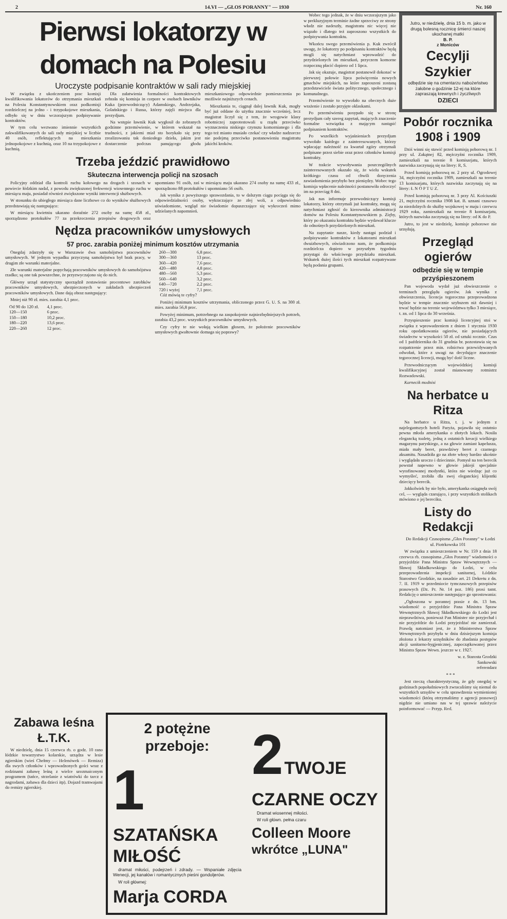2 14.VI — „GŁOS PORANNY" — 1930 Nr. 160
Pierwsi lokatorzy w domach na Polesiu
Uroczyste podpisanie kontraktów w sali rady miejskiej
W związku z ukończeniem prac komisji kwalifikowania lokatorów do otrzymania mieszkań na Polesiu Konstantynowskiem oraz podkomisji rozdzielczej na jedno - i trzypokojowe mieszkania, odbyło się w dniu wczorajszym podpisywanie kontraktów.
W tym celu wezwano imiennie wszystkich zakwalifikowanych do sali rady miejskiej w liczbie 40 osób, reflektujących na mieszkania jednopokojowe z kuchnią, oraz 10 na trzypokojowe z kuchnią.
Dla załatwienia formalności kontraktowych zebrała się komisja in corpore w osobach ławników Kuka (przewodniczący) Adamskiego, Andrzejaka, Golańskiego i Russa, którzy zajęli miejsca dla prezydjum.
Na wstępie ławnik Kuk wygłosił do zebranych godzinne przemówienie, w którem wskazał na trudności, z jakiemi miał sto borykało się przy zrealizowaniu tak doniosłego dzieła, jakim jest dostarczenie podczas panującego głodu mieszkaniowego odpowiednie pomieszczenia po możliwie najniższych cenach.
Mieszkania te, ciągnął dalej ławnik Kuk, mogły być już oddane do użytku znacznie wcześniej, lecz magistrat liczył się z tem, że wrogowie klasy robotniczej zaprotestowali u rządu przeciwko wyznaczeniu niskiego czynszu komornianego i dla tego też miasto musiało czekać czy władze nadzorcze nie podejmą przeciwko postanowieniu magistratu jakichś kroków.
Trzeba jeździć prawidłowo
Skuteczna interwencja policji na szosach
Policyjny oddział dla kontroli ruchu kołowego na drogach i szosach w powiecie łódzkim nadal, z powodu zwiększonej frekwencji wiosennego ruchu w miesiącu maju, posiadał również zwiększone wyniki interwencji służbowych.
W stosunku do ubiegłego miesiąca dane liczbowe co do wyników służbowych przedstawiają się następująco:
W miesiącu kwietniu ukarano doraźnie 272 osoby na sumę 458 zł., sporządzono protokułów 77 za przekroczenia przepisów drogowych oraz upomniano 91 osób, zaś w miesiącu maju ukarano 274 osoby na sumę 433 zł., sporządzono 88 protokułów i upomniano 56 osób.
Jak wynika z powyższego sprawozdania, to w dalszym ciągu pociąga się do odpowiedzialności osoby, wykraczające ze złej woli, a odpowiednio uświadomione, wzgląd nie świadomie dopuszczające się wykroczeń mimo udzielanych napomnień.
Nędza pracowników umysłowych
57 proc. zarabia poniżej minimum kosztów utrzymania
Onegdaj zdarzyły się w Warszawie dwa samobójstwa pracowników umysłowych. W jednym wypadku przyczyną samobójstwa był brak pracy, w drugim złe warunki materjalne.
Złe warunki materjalne popychają pracowników umysłowych do samobójstwa rzadko; są one tak powszechne, że przyzwyczajono się do nich.
Główny urząd statystyczny sporządził zestawienie procentowe zarobków pracowników umysłowych, ubezpieczonych w zakładach ubezpieczeń pracowników umysłowych. Dane dają obraz następujący:
Mniej niż 90 zł. mies. zarabia 4,1 proc.
| Od 90 do 120 zł. | 4,1 proc. |
| 120—150 | 6 proc. |
| 150—180 | 10,2 proc. |
| 180—220 | 13,6 proc. |
| 220—260 | 12 proc. |
| 260—300 | 6,8 proc. |
| 300—360 | 13 proc. |
| 360—420 | 7,6 proc. |
| 420—480 | 4,8 proc. |
| 480—560 | 5,3 proc. |
| 560—640 | 3,2 proc. |
| 640—720 | 2,2 proc. |
| 720 i wyżej | 7,1 proc. |
Cóż mówią te cyfry?
Poniżej minimum kosztów utrzymania, obliczonego przez G. U. S. na 300 zł. mies. zarabia 56,8 proc.
Powyżej minimum, potrzebnego na zaspokojenie najniezbędniejszych potrzeb, zarabia 43,2 proc. wszystkich pracowników umysłowych.
Czy cyfry te nie wołają wielkim głosem, że położenie pracowników umysłowych gwałtownie domaga się poprawy?
Wobec tego jednak, że w dniu wczorajszym jako w prekluzyjnym terminie żadne sprzeciwy ze strony władz nie nadeszły, magistratu nic więcej nie wiązało i dlatego też zaproszono wszystkich do podpisywania kontraktu.
Wkońcu swego przemówienia p. Kuk zwrócił uwagę, że lokatorzy po podpisaniu kontraktów będą mogli się natychmiast wprowadzić do przydzielonych im mieszkań, przyczem komorne rozpoczną płacić dopiero od 1 lipca.
Jak się okazuje, magistrat postanowił dokonać w pierwszej połowie lipca poświęcenia nowych gmachów miejskich, na które zaproszeni zostaną przedstawiciele świata politycznego, społecznego i komunalnego.
Przemówienie to wywołało na obecnych duże wrażenie i zostało przyjęte oklaskami.
Po przemówieniu posypało się w stronę prezydjum cały szereg zapytań, mających znaczenie formalne wzwiązku z mającym nastąpić podpisaniem kontraktów.
Po wszelkich wyjaśnieniach prezydjum wywołało każdego z zainteresowanych, którzy wpłacając należność za kwartał zgóry otrzymali podpisane przez siebie oraz przez członków komisji kontrakty.
W trakcie wywoływania poszczególnych zainteresowanych okazało się, że wielu wskutek krótkiego czasu od chwili doręczenia zawiadomienia przybyło bez pieniędzy. Wobec tego komisja wpłacenie należności postanowiła odroczyć im na przeciąg 8 dni.
Jak nas informuje przewodniczący komisji lokatorzy, którzy otrzymali już kontrakty, mogą się natychmiast zgłosić do kierownika administracji domów na Polesiu Konstantynowskiem p. Zięby, który po okazaniu kontraktu będzie wydawał klucze do odnośnych przydzielonych mieszkań.
Na zapytanie nasze, kiedy nastąpi podział i podpisywanie kontraktów z lokatorami mieszkań dwuizbowych, oświadczono nam, że podkomisja rozdzielcza dopiero w przyszłym tygodniu przystąpi do właściwego przydziału mieszkań. Wskutek dużej ilości tych mieszkań rozpatrywane będą podania grupami.
Jutro, w niedzielę, dnia 15 b. m. jako w drugą bolesną rocznicę śmierci naszej ukochanej matki
B. P.
z Moniców
Cecylji Szykier
odbędzie się na cmentarzu nabożeństwo żałobne o godzinie 12-ej na które zapraszają krewnych i życzliwych
DZIECI
Pobór rocznika 1908 i 1909
Dziś winni się stawić przed komisją poborową nr. 1 przy ul. Zakątnej 82, mężczyźni rocznika 1909, zamieszkali na terenie 8 komisarjatu, których nazwiska zaczynają się na litery: R, S.
Przed komisją poborową nr. 2 przy ul. Ogrodowej 34, mężczyźni rocznika 1909, zamieszkali na terenie 13 komisarjatu, których nazwiska zaczynają się na litery: Ł N O P T U Z.
Przed komisją poborową nr. 3 przy Al. Kościuszki 21, mężczyźni rocznika 1908 kat. B. uznani czasowo za niezdolnych do służby wojskowej w maju i czerwcu 1929 roku, zamieszkali na terenie 8 komisarjatu, których nazwiska zaczynają się na litery: od K do P.
Jutro, to jest w niedzielę, komisje poborowe nie urzędują.
Przegląd ogierów
odbędzie się w tempie przyśpieszonem
Pan wojewoda wydał już obwieszczenie o terminach przeglądu ogierów. Jak wynika z obwieszczenia, licencja tegoroczna przeprowadzona będzie w tempie znacznie szybszem niż dawniej i trwać będzie na terenie województwa tylko 3 miesiące, t. zn. od 1 lipca do 30 września.
Przyspieszenie prac komisji licencyjnej stoi w związku z wprowadzeniem z dniem 1 stycznia 1930 roku opodatkowania ogierów, nie posiadających świadectw w wysokości 50 zł. od sztuki rocznie. Czas od 1 października do 31 grudnia br. pozostawia się na rozpatrzenie przez min. rolnictwa przewidywanych odwołań, które z uwagi na decydujące znaczenie tegorocznej licencji, mogą być dość liczne.
Przewodniczącym wojewódzkiej komisji kwalifikacyjnej został mianowany rotmistrz Rozwadowski.
Karnecik modnisi
Na herbatce u Ritza
Na herbatce u Ritza, t. j. w jednym z najelegantszych hoteli Paryża, pojawiła się ostatnio pewna młoda amerykanka o złotych lokach. Nosiła elegancką toaletę, jedną z ostatnich kreacji wielkiego magazynu paryskiego, a na głowie zamiast kapelusza, miała mały beret, prawdziwy beret z czarnego aksamitu. Nasadziła go na złote włosy bardzo ukośnie i wyglądała uroczo i dziecinnie. Pomysł na ten berecik powstał napewno w głowie jakiejś specjalnie wyrafinowanej modystki, która nie wiedząc już co wymyśleć, zrobiła dla swej eleganckiej klijentki dziecięcy berecik.
Jakkolwiek by nie było, amerykanka osiągnęła swój cel, — wygląda czarująco, i przy wszystkich stolikach mówiono o jej bereciku.
Listy do Redakcji
Do Redakcji Czasopisma „Głos Poranny" w Łodzi ul. Piotrkowska 101
W związku z umieszczeniem w Nr. 159 z dnia 18 czerwca rb. czasopisma „Głos Poranny" wiadomości o przyjeździe Pana Ministra Spraw Wewnętrznych — Sławoj Składkowskiego do Łodzi, w celu przeprowadzenia inspekcji sanitarnej, Łódzkie Starostwo Grodzkie, na zasadzie art. 21 Dekretu z dn. 7. II. 1919 w przedmiocie tymczasowych przepisów prasowych (Dz. Pr. Nr. 14 poz. 186) prosi tamt. Redakcję o umieszczenie następujące go sprostowania:
„Ogłoszona w porannej prasie z dn. 13 bm. wiadomość o przyjeździe Pana Ministra Spraw Wewnętrznych Sławoj Składkowskiego do Łodzi jest nieprawdziwa, ponieważ Pan Minister nie przyjechał i nie przyjeździe do Łodzi przyjeżdżać nie zamierzał. Prawdą natomiast jest, że z Ministerstwa Spraw Wewnętrznych przybyła w dniu dzisiejszym komisja złożona z lekarzy urzędników do zbadania postępów akcji sanitarno-hygjenicznej, zapoczątkowanej przez Ministra Spraw Wewn. jeszcze w r. 1927.
w. z. Starosta Grodzki
Sankowski
referendarz
* * *
Jest rzeczą charakterystyczną, że gdy onegdaj w godzinach popołudniowych zwracaliśmy się niemal do wszystkich urzędów w celu sprawdzenia wymienionej wiadomości (którą otrzymaliśmy z agencji prasowej) nigdzie nie umiano nas w tej sprawie należycie poinformować — Przyp. Red.
Zabawa leśna Ł.T.K.
W niedzielę, dnia 15 czerwca rb. o godz. 10 rano łódzkie towarzystwo kolarskie, urządza w lesie zgierskim (wieś Chełmy — Helenówek — Remiza) dla swych członków i wprowadzonych gości wraz z rodzinami zabawę leśną z wielce urozmaiconym programem (tańce, strzelanie z wiatrówki do tarcz z nagrodami, zabawa dla dzieci itp). Dojazd tramwajami do remizy zgierskiej.
2 potężne przeboje:
1 SZATAŃSKA MIŁOŚĆ
dramat miłości, podejrzeń i zdrady. — Wspaniałe zdjęcia Wenecji, jej kanałów i romantycznych pieśni gondoljerów.
W roli głównej:
Marja CORDA
2 TWOJE CZARNE OCZY
Dramat wiosennej miłości.
W roli główn. pełna czaru
Colleen Moore
wkrótce „LUNA"